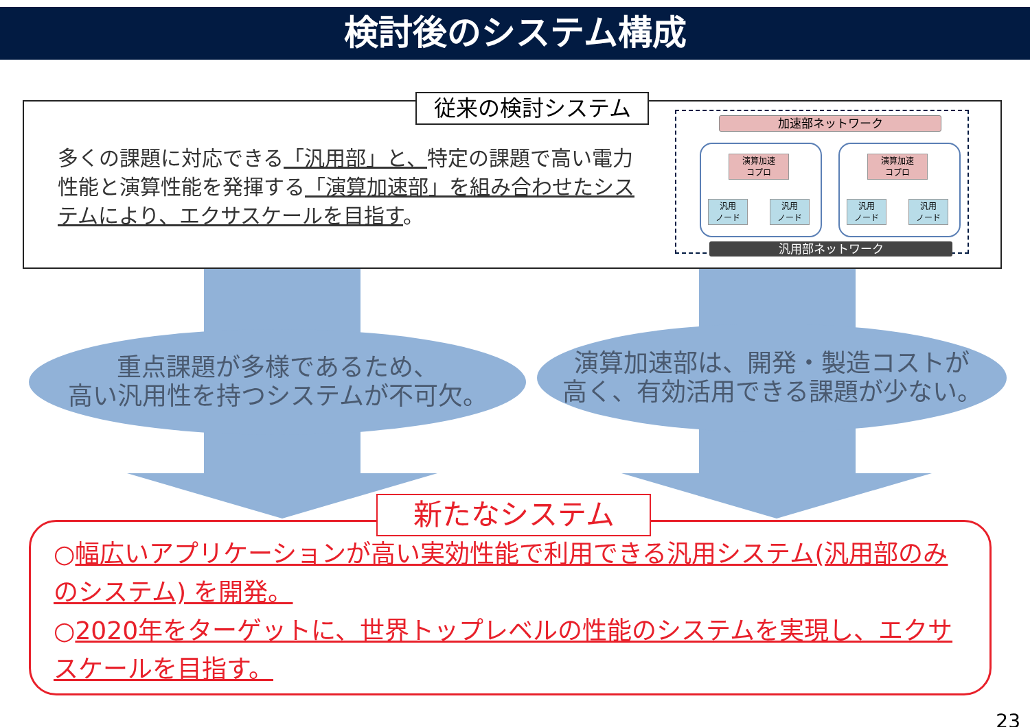検討後のシステム構成
従来の検討システム
多くの課題に対応できる「汎用部」と、特定の課題で高い電力性能と演算性能を発揮する「演算加速部」を組み合わせたシステムにより、エクサスケールを目指す。
加速部ネットワーク
演算加速
コプロ
汎用
ノード
汎用
ノード
演算加速
コプロ
汎用
ノード
汎用
ノード
汎用部ネットワーク
重点課題が多様であるため、
高い汎用性を持つシステムが不可欠。
演算加速部は、開発・製造コストが
高く、有効活用できる課題が少ない。
新たなシステム
○幅広いアプリケーションが高い実効性能で利用できる汎用システム(汎用部のみのシステム) を開発。
○2020年をターゲットに、世界トップレベルの性能のシステムを実現し、エクサスケールを目指す。
23